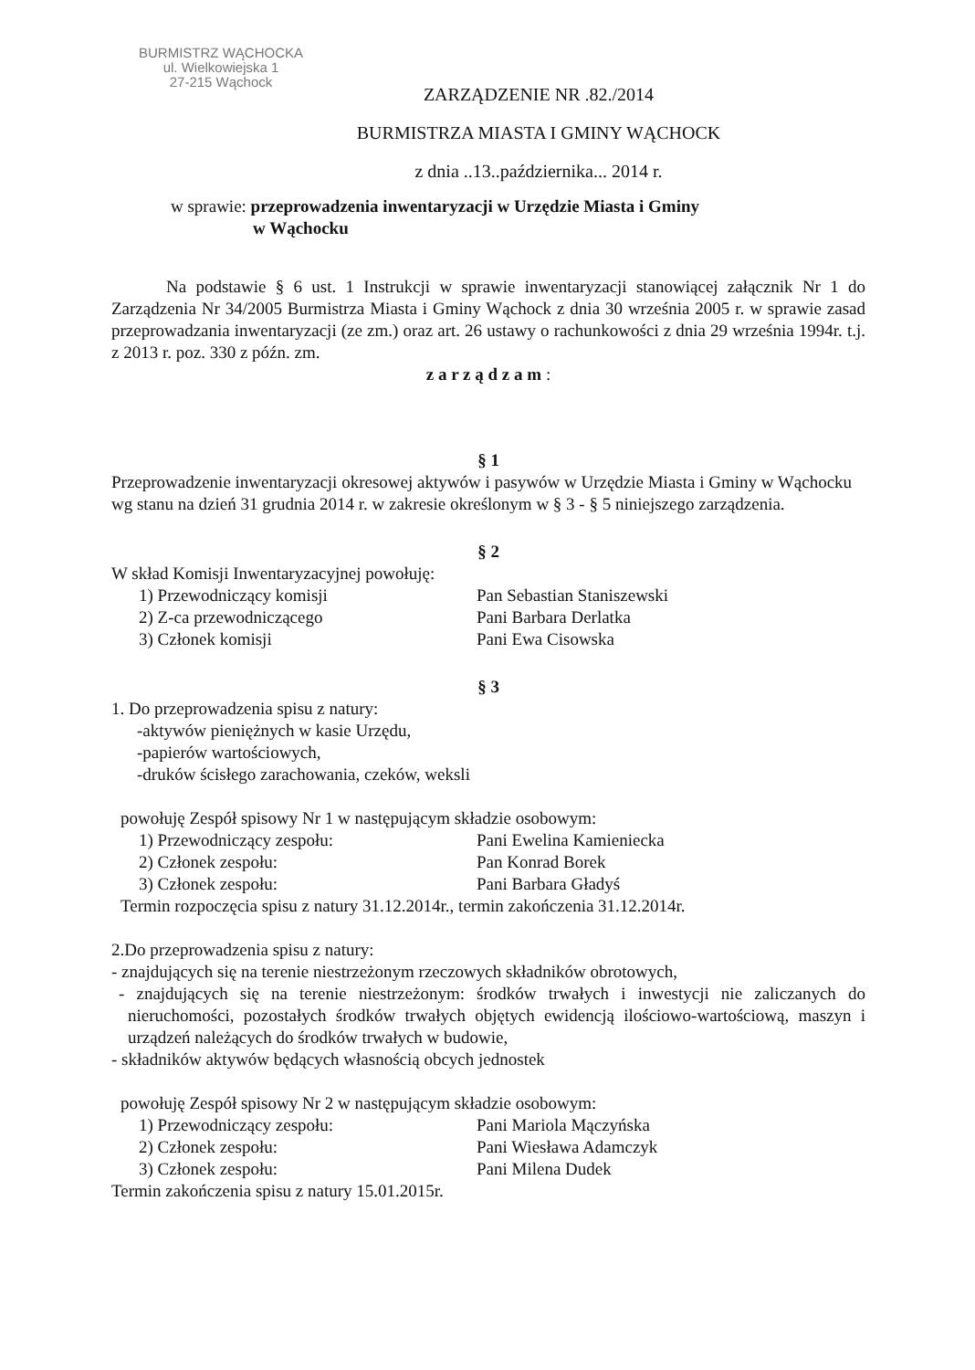BURMISTRZ WĄCHOCKA
ul. Wielkowiejska 1
27-215 Wąchock
ZARZĄDZENIE NR .82./2014
BURMISTRZA MIASTA I GMINY WĄCHOCK
z dnia ..13..października... 2014 r.
w sprawie: przeprowadzenia inwentaryzacji w Urzędzie Miasta i Gminy
w Wąchocku
Na podstawie § 6 ust. 1 Instrukcji w sprawie inwentaryzacji stanowiącej załącznik Nr 1 do Zarządzenia Nr 34/2005 Burmistrza Miasta i Gminy Wąchock z dnia 30 września 2005 r. w sprawie zasad przeprowadzania inwentaryzacji (ze zm.) oraz art. 26 ustawy o rachunkowości z dnia 29 września 1994r. t.j. z 2013 r. poz. 330 z późn. zm.
z a r z ą d z a m :
§ 1
Przeprowadzenie inwentaryzacji okresowej aktywów i pasywów w Urzędzie Miasta i Gminy w Wąchocku wg stanu na dzień 31 grudnia 2014 r. w zakresie określonym w § 3 - § 5 niniejszego zarządzenia.
§ 2
W skład Komisji Inwentaryzacyjnej powołuję:
1) Przewodniczący komisji Pan Sebastian Staniszewski
2) Z-ca przewodniczącego Pani Barbara Derlatka
3) Członek komisji Pani Ewa Cisowska
§ 3
1. Do przeprowadzenia spisu z natury:
-aktywów pieniężnych w kasie Urzędu,
-papierów wartościowych,
-druków ścisłego zarachowania, czeków, weksli
powołuję Zespół spisowy Nr 1 w następującym składzie osobowym:
1) Przewodniczący zespołu: Pani Ewelina Kamieniecka
2) Członek zespołu: Pan Konrad Borek
3) Członek zespołu: Pani Barbara Gładyś
Termin rozpoczęcia spisu z natury 31.12.2014r., termin zakończenia 31.12.2014r.
2.Do przeprowadzenia spisu z natury:
- znajdujących się na terenie niestrzeżonym rzeczowych składników obrotowych,
- znajdujących się na terenie niestrzeżonym: środków trwałych i inwestycji nie zaliczanych do nieruchomości, pozostałych środków trwałych objętych ewidencją ilościowo-wartościową, maszyn i urządzeń należących do środków trwałych w budowie,
- składników aktywów będących własnością obcych jednostek
powołuję Zespół spisowy Nr 2 w następującym składzie osobowym:
1) Przewodniczący zespołu: Pani Mariola Mączyńska
2) Członek zespołu: Pani Wiesława Adamczyk
3) Członek zespołu: Pani Milena Dudek
Termin zakończenia spisu z natury 15.01.2015r.